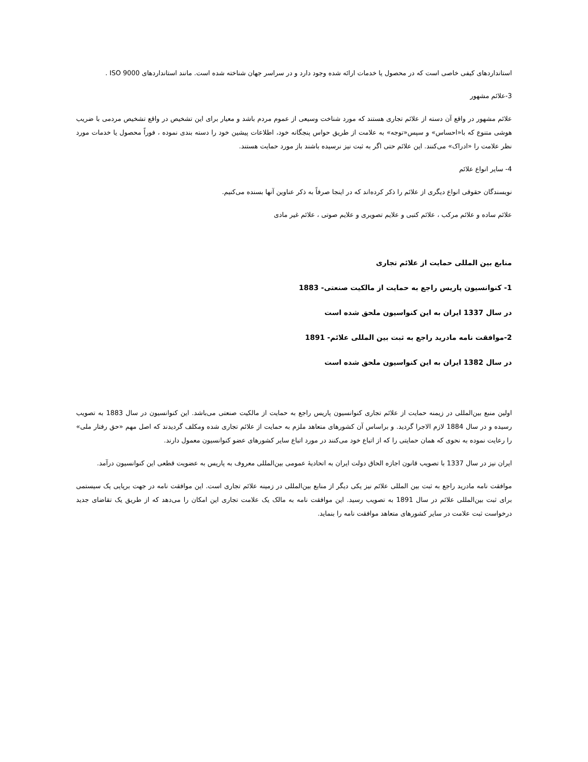استانداردهای کیفی خاصی است که در محصول یا خدمات ارائه شده وجود دارد و در سراسر جهان شناخته شده است. مانند استانداردهای ISO 9000 .
3-علائم مشهور
علائم مشهور در واقع آن دسته از علائم تجاری هستند که مورد شناخت وسیعی از عموم مردم باشد و معیار برای این تشخیص در واقع تشخیص مردمی با ضریب هوشی متنوع که با«احساس» و سپس«توجه» به علامت از طریق حواس پنجگانه خود، اطلاعات پیشین خود را دسته بندی نموده ، فوراً محصول یا خدمات مورد نظر علامت را «ادراک» می‌کنند. این علائم حتی اگر به ثبت نیز نرسیده باشند باز مورد حمایت هستند.
4- سایر انواع علائم
نویسندگان حقوقی انواع دیگری از علائم را ذکر کرده‌اند که در اینجا صرفاً به ذکر عناوین آنها بسنده می‌کنیم.
علائم ساده و علائم مرکب ، علائم کتبی و علایم تصویری و علایم صوتی ، علائم غیر مادی
منابع بین المللی حمایت از علائم تجاری
1- کنوانسیون پاریس راجع به حمایت از مالکیت صنعتی- 1883
در سال 1337 ایران به این کنواسیون ملحق شده است
2-موافقت نامه مادرید راجع به ثبت بین المللی علائم- 1891
در سال 1382 ایران به این کنواسیون ملحق شده است
اولین منبع بین‌المللی در زیمنه حمایت از علائم تجاری کنوانسیون پاریس راجع به حمایت از مالکیت صنعتی می‌باشد. این کنوانسیون در سال 1883 به تصویب رسیده و در سال 1884 لازم الاجرا گردید. و براساس آن کشورهای متعاهد ملزم به حمایت از علائم تجاری شده ومکلف گردیدند که اصل مهم «حق رفتار ملی» را رعایت نموده به نحوی که همان حمایتی را که از اتباع خود می‌کنند در مورد اتباع سایر کشورهای عضو کنوانسیون معمول دارند.
ایران نیز در سال 1337 با تصویب قانون اجازه الحاق دولت ایران به اتحادیهٔ عمومی بین‌المللی معروف به پاریس به عضویت قطعی این کنوانسیون درآمد.
موافقت نامه مادرید راجع به ثبت بین المللی علائم نیز یکی دیگر از منابع بین‌المللی در زمینه علائم تجاری است. این موافقت نامه در جهت برپایی یک سیستمی برای ثبت بین‌المللی علائم در سال 1891 به تصویب رسید. این موافقت نامه به مالک یک علامت تجاری این امکان را می‌دهد که از طریق یک تقاضای جدید درخواست ثبت علامت در سایر کشورهای متعاهد موافقت نامه را بنماید.